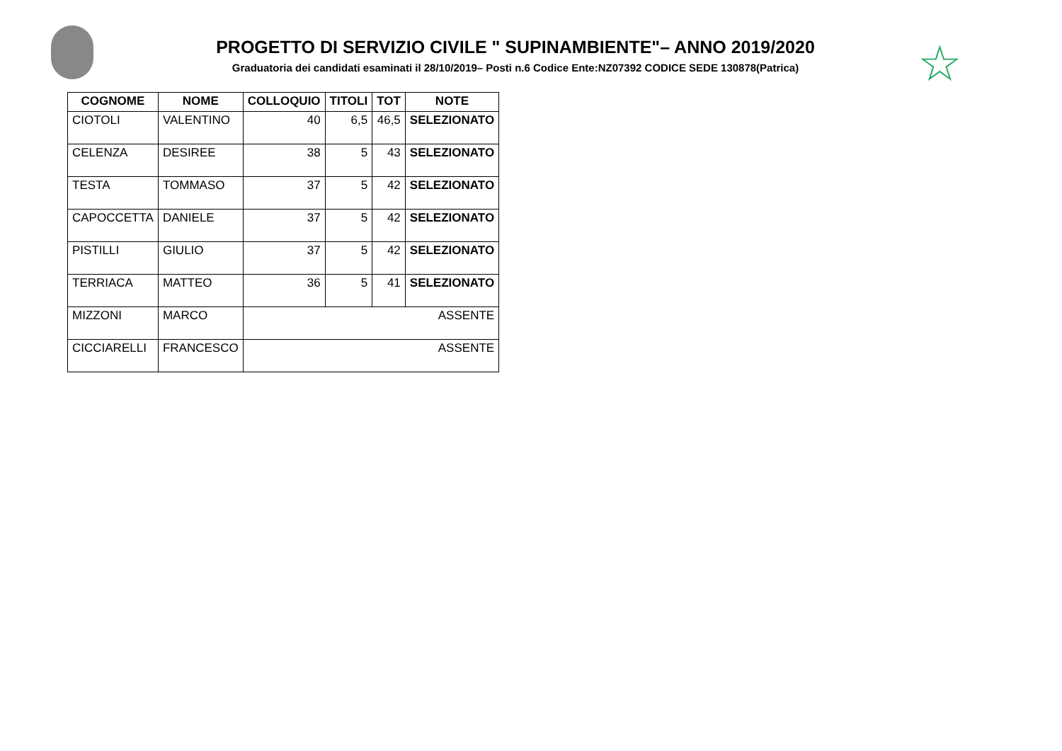PROGETTO DI SERVIZIO CIVILE " SUPINAMBIENTE"– ANNO 2019/2020
Graduatoria dei candidati esaminati il 28/10/2019– Posti n.6 Codice Ente:NZ07392 CODICE SEDE 130878(Patrica)
☆
| COGNOME | NOME | COLLOQUIO | TITOLI | TOT | NOTE |
| --- | --- | --- | --- | --- | --- |
| CIOTOLI | VALENTINO | 40 | 6,5 | 46,5 | SELEZIONATO |
| CELENZA | DESIREE | 38 | 5 | 43 | SELEZIONATO |
| TESTA | TOMMASO | 37 | 5 | 42 | SELEZIONATO |
| CAPOCCETTA | DANIELE | 37 | 5 | 42 | SELEZIONATO |
| PISTILLI | GIULIO | 37 | 5 | 42 | SELEZIONATO |
| TERRIACA | MATTEO | 36 | 5 | 41 | SELEZIONATO |
| MIZZONI | MARCO | ASSENTE | | | |
| CICCIARELLI | FRANCESCO | ASSENTE | | | |